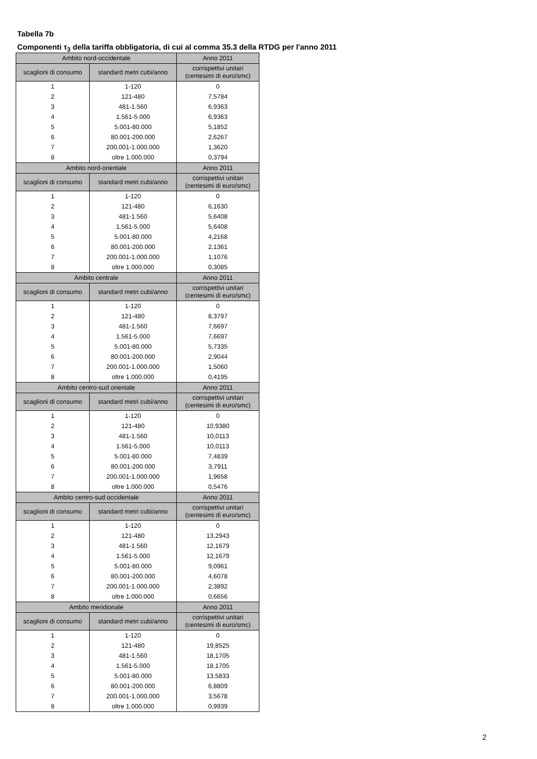Tabella 7b
Componenti τ<sub>3</sub> della tariffa obbligatoria, di cui al comma 35.3 della RTDG per l'anno 2011
| Ambito nord-occidentale | | Anno 2011 |
| --- | --- | --- |
| scaglioni di consumo | standard metri cubi/anno | corrispettivi unitari (centesimi di euro/smc) |
| 1 | 1-120 | 0 |
| 2 | 121-480 | 7,5784 |
| 3 | 481-1.560 | 6,9363 |
| 4 | 1.561-5.000 | 6,9363 |
| 5 | 5.001-80.000 | 5,1852 |
| 6 | 80.001-200.000 | 2,6267 |
| 7 | 200.001-1.000.000 | 1,3620 |
| 8 | oltre 1.000.000 | 0,3794 |
| Ambito nord-orientale | | Anno 2011 |
| scaglioni di consumo | standard metri cubi/anno | corrispettivi unitari (centesimi di euro/smc) |
| 1 | 1-120 | 0 |
| 2 | 121-480 | 6,1630 |
| 3 | 481-1.560 | 5,6408 |
| 4 | 1.561-5.000 | 5,6408 |
| 5 | 5.001-80.000 | 4,2168 |
| 6 | 80.001-200.000 | 2,1361 |
| 7 | 200.001-1.000.000 | 1,1076 |
| 8 | oltre 1.000.000 | 0,3085 |
| Ambito centrale | | Anno 2011 |
| scaglioni di consumo | standard metri cubi/anno | corrispettivi unitari (centesimi di euro/smc) |
| 1 | 1-120 | 0 |
| 2 | 121-480 | 8,3797 |
| 3 | 481-1.560 | 7,6697 |
| 4 | 1.561-5.000 | 7,6697 |
| 5 | 5.001-80.000 | 5,7335 |
| 6 | 80.001-200.000 | 2,9044 |
| 7 | 200.001-1.000.000 | 1,5060 |
| 8 | oltre 1.000.000 | 0,4195 |
| Ambito centro-sud orientale | | Anno 2011 |
| scaglioni di consumo | standard metri cubi/anno | corrispettivi unitari (centesimi di euro/smc) |
| 1 | 1-120 | 0 |
| 2 | 121-480 | 10,9380 |
| 3 | 481-1.560 | 10,0113 |
| 4 | 1.561-5.000 | 10,0113 |
| 5 | 5.001-80.000 | 7,4839 |
| 6 | 80.001-200.000 | 3,7911 |
| 7 | 200.001-1.000.000 | 1,9658 |
| 8 | oltre 1.000.000 | 0,5476 |
| Ambito centro-sud occidentale | | Anno 2011 |
| scaglioni di consumo | standard metri cubi/anno | corrispettivi unitari (centesimi di euro/smc) |
| 1 | 1-120 | 0 |
| 2 | 121-480 | 13,2943 |
| 3 | 481-1.560 | 12,1679 |
| 4 | 1.561-5.000 | 12,1679 |
| 5 | 5.001-80.000 | 9,0961 |
| 6 | 80.001-200.000 | 4,6078 |
| 7 | 200.001-1.000.000 | 2,3892 |
| 8 | oltre 1.000.000 | 0,6656 |
| Ambito meridionale | | Anno 2011 |
| scaglioni di consumo | standard metri cubi/anno | corrispettivi unitari (centesimi di euro/smc) |
| 1 | 1-120 | 0 |
| 2 | 121-480 | 19,8525 |
| 3 | 481-1.560 | 18,1705 |
| 4 | 1.561-5.000 | 18,1705 |
| 5 | 5.001-80.000 | 13,5833 |
| 6 | 80.001-200.000 | 6,8809 |
| 7 | 200.001-1.000.000 | 3,5678 |
| 8 | oltre 1.000.000 | 0,9939 |
2